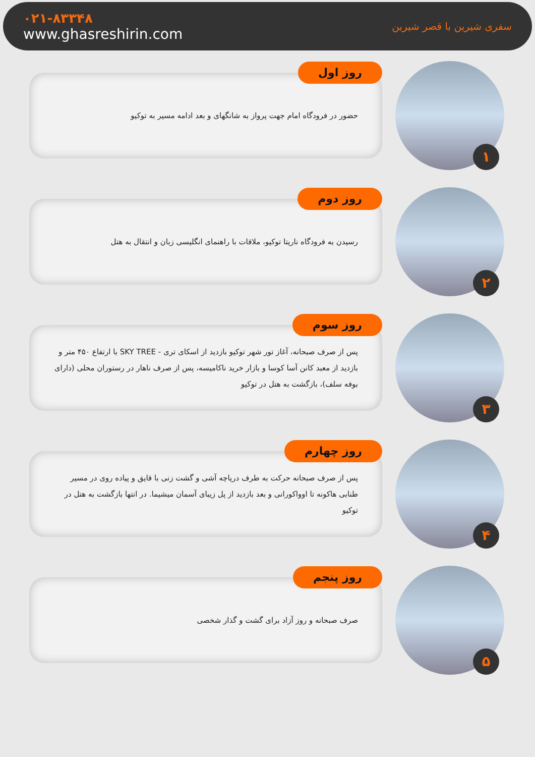۰۲۱-۸۳۳۴۸
www.ghasreshirin.com
سفری شیرین با قصر شیرین
روز اول
حضور در فرودگاه امام جهت پرواز به شانگهای و بعد ادامه مسیر به توکیو
۱
روز دوم
رسیدن به فرودگاه ناریتا توکیو، ملاقات با راهنمای انگلیسی زبان و انتقال به هتل
۲
روز سوم
پس از صرف صبحانه، آغاز تور شهر توکیو بازدید از اسکای تری - SKY TREE با ارتفاع ۴۵۰ متر و بازدید از معبد کانن آسا کوسا و بازار خرید ناکامیسه، پس از صرف ناهار در رستوران محلی (دارای بوفه سلف)، بازگشت به هتل در توکیو
۳
روز چهارم
پس از صرف صبحانه حرکت به طرف دریاچه آشی و گشت زنی با قایق و پیاده روی در مسیر طنابی هاکونه تا اوواکورانی و بعد بازدید از پل زیبای آسمان میشیما. در انتها بازگشت به هتل در توکیو
۴
روز پنجم
صرف صبحانه و روز آزاد برای گشت و گذار شخصی
۵